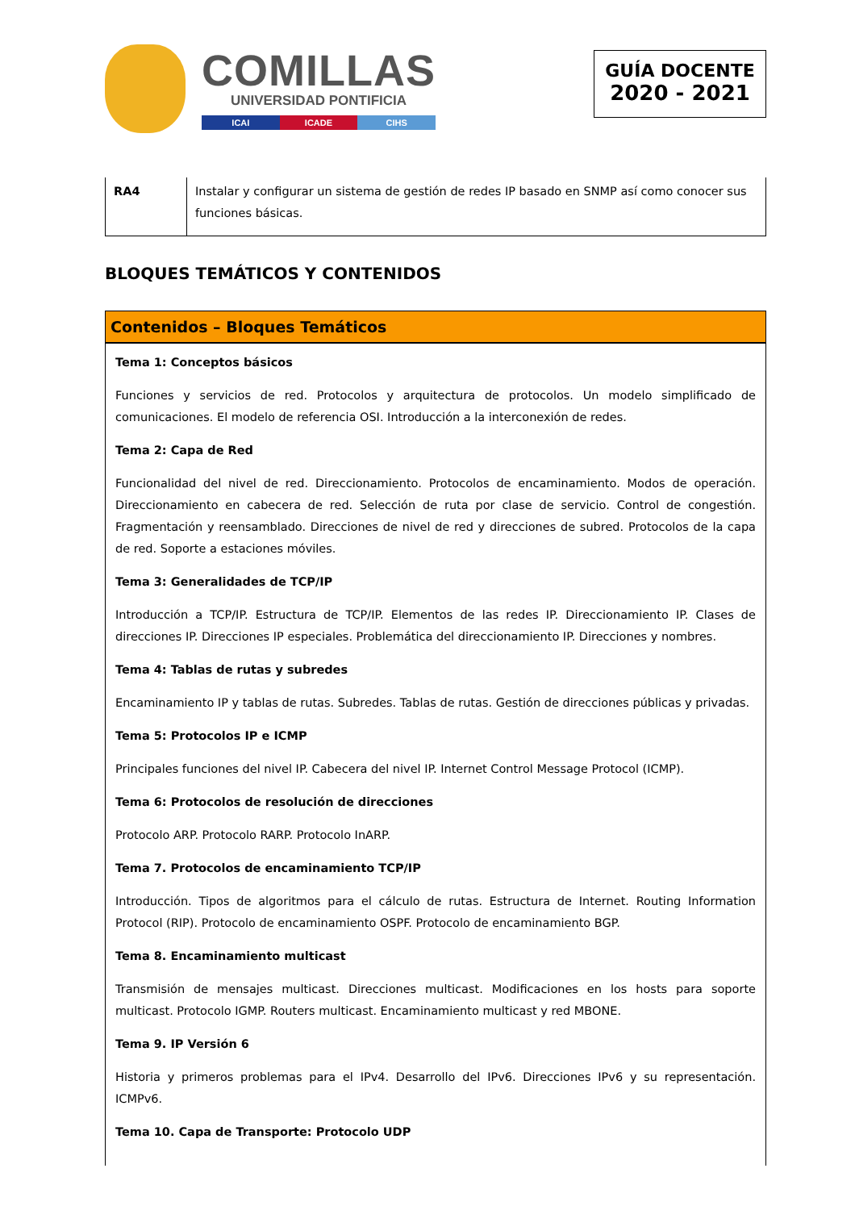COMILLAS
UNIVERSIDAD PONTIFICIA
ICAI ICADE CIHS
GUÍA DOCENTE
2020 - 2021
| RA4 | Instalar y configurar un sistema de gestión de redes IP basado en SNMP así como conocer sus funciones básicas. |
BLOQUES TEMÁTICOS Y CONTENIDOS
Contenidos – Bloques Temáticos
Tema 1: Conceptos básicos
Funciones y servicios de red. Protocolos y arquitectura de protocolos. Un modelo simplificado de comunicaciones. El modelo de referencia OSI. Introducción a la interconexión de redes.
Tema 2: Capa de Red
Funcionalidad del nivel de red. Direccionamiento. Protocolos de encaminamiento. Modos de operación. Direccionamiento en cabecera de red. Selección de ruta por clase de servicio. Control de congestión. Fragmentación y reensamblado. Direcciones de nivel de red y direcciones de subred. Protocolos de la capa de red. Soporte a estaciones móviles.
Tema 3: Generalidades de TCP/IP
Introducción a TCP/IP. Estructura de TCP/IP. Elementos de las redes IP. Direccionamiento IP. Clases de direcciones IP. Direcciones IP especiales. Problemática del direccionamiento IP. Direcciones y nombres.
Tema 4: Tablas de rutas y subredes
Encaminamiento IP y tablas de rutas. Subredes. Tablas de rutas. Gestión de direcciones públicas y privadas.
Tema 5: Protocolos IP e ICMP
Principales funciones del nivel IP. Cabecera del nivel IP. Internet Control Message Protocol (ICMP).
Tema 6: Protocolos de resolución de direcciones
Protocolo ARP. Protocolo RARP. Protocolo InARP.
Tema 7. Protocolos de encaminamiento TCP/IP
Introducción. Tipos de algoritmos para el cálculo de rutas. Estructura de Internet. Routing Information Protocol (RIP). Protocolo de encaminamiento OSPF. Protocolo de encaminamiento BGP.
Tema 8. Encaminamiento multicast
Transmisión de mensajes multicast. Direcciones multicast. Modificaciones en los hosts para soporte multicast. Protocolo IGMP. Routers multicast. Encaminamiento multicast y red MBONE.
Tema 9. IP Versión 6
Historia y primeros problemas para el IPv4. Desarrollo del IPv6. Direcciones IPv6 y su representación. ICMPv6.
Tema 10. Capa de Transporte: Protocolo UDP